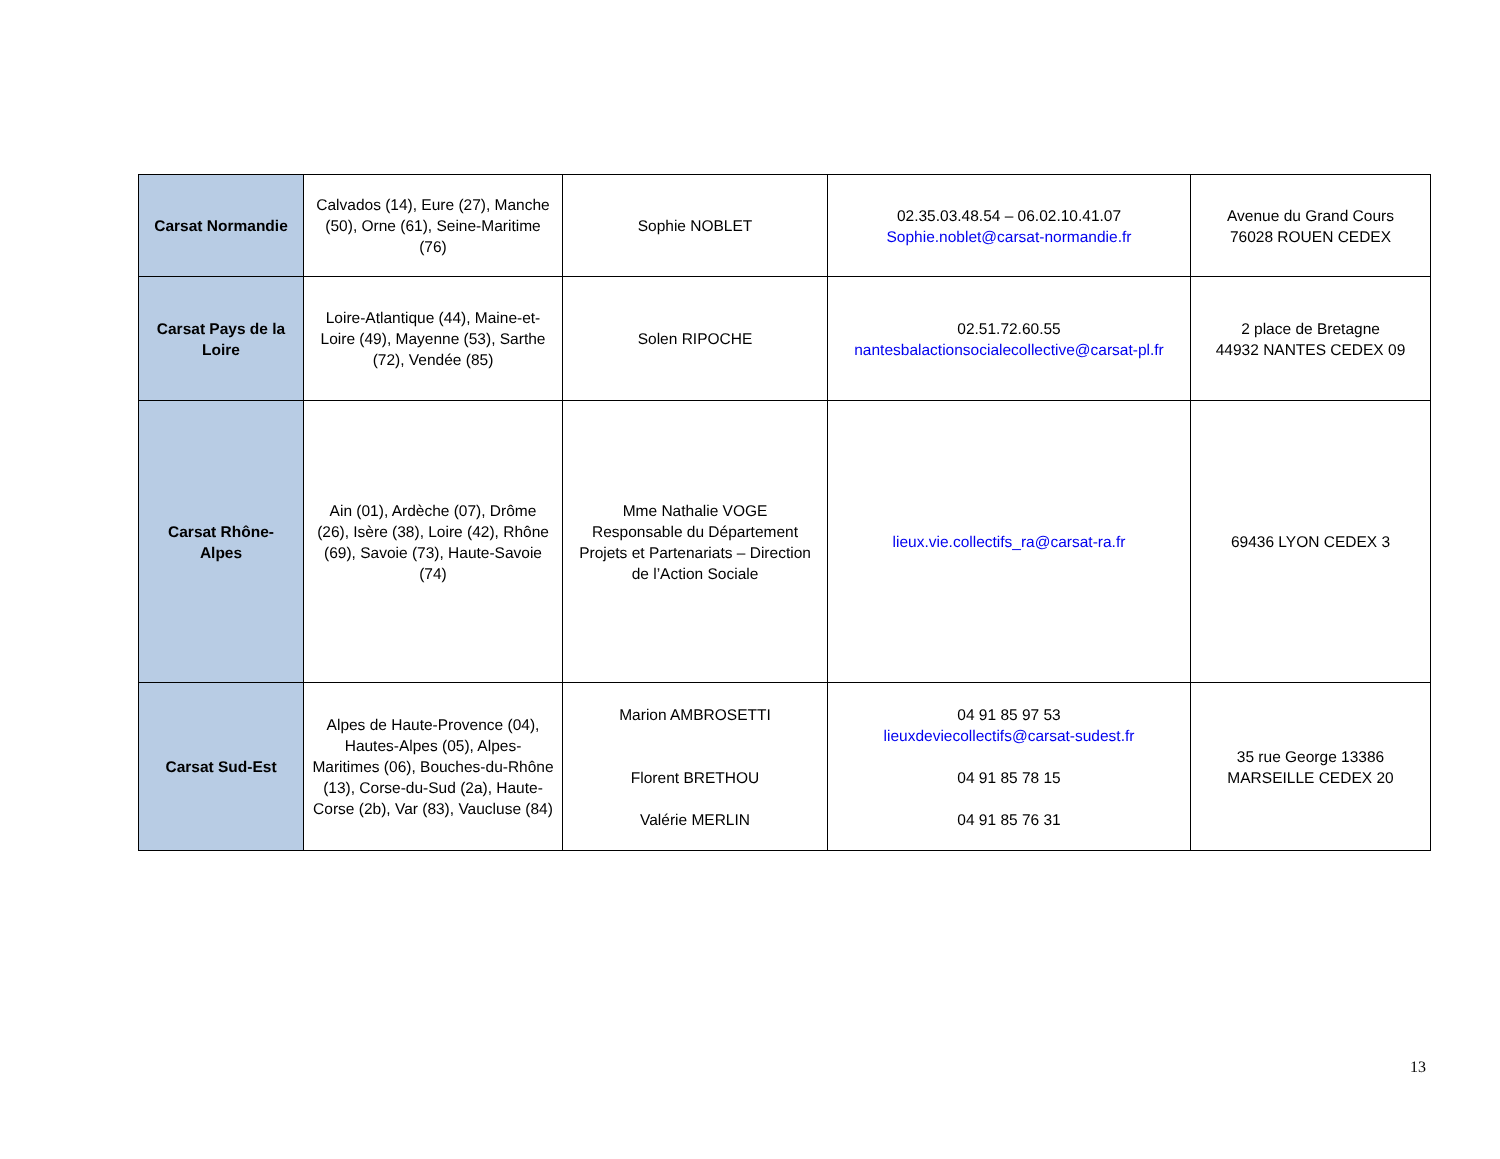| Carsat Normandie | Calvados (14), Eure (27), Manche (50), Orne (61), Seine-Maritime (76) | Sophie NOBLET | 02.35.03.48.54 – 06.02.10.41.07 Sophie.noblet@carsat-normandie.fr | Avenue du Grand Cours 76028 ROUEN CEDEX |
| Carsat Pays de la Loire | Loire-Atlantique (44), Maine-et-Loire (49), Mayenne (53), Sarthe (72), Vendée (85) | Solen RIPOCHE | 02.51.72.60.55 nantesbalactionsocialecollective@carsat-pl.fr | 2 place de Bretagne 44932 NANTES CEDEX 09 |
| Carsat Rhône-Alpes | Ain (01), Ardèche (07), Drôme (26), Isère (38), Loire (42), Rhône (69), Savoie (73), Haute-Savoie (74) | Mme Nathalie VOGE Responsable du Département Projets et Partenariats – Direction de l’Action Sociale | lieux.vie.collectifs_ra@carsat-ra.fr | 69436 LYON CEDEX 3 |
| Carsat Sud-Est | Alpes de Haute-Provence (04), Hautes-Alpes (05), Alpes-Maritimes (06), Bouches-du-Rhône (13), Corse-du-Sud (2a), Haute-Corse (2b), Var (83), Vaucluse (84) | Marion AMBROSETTI Florent BRETHOU Valérie MERLIN | 04 91 85 97 53 lieuxdeviecollectifs@carsat-sudest.fr 04 91 85 78 15 04 91 85 76 31 | 35 rue George 13386 MARSEILLE CEDEX 20 |
13